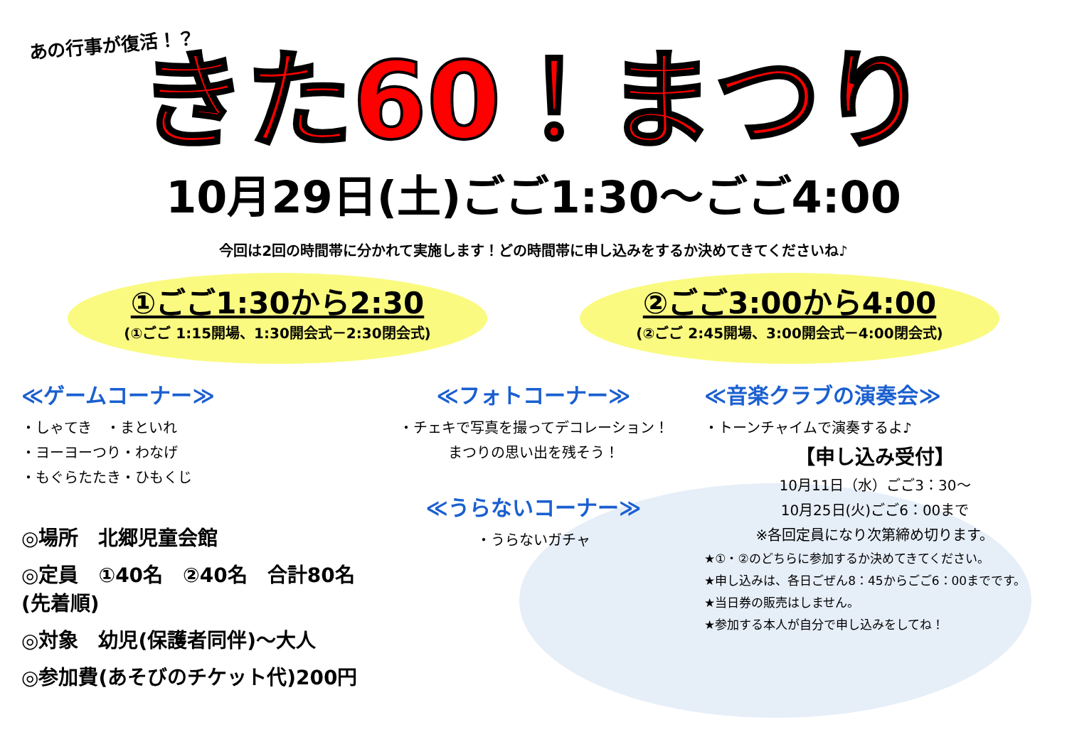あの行事が復活！？
きた60！まつり
10月29日(土)ごご1:30～ごご4:00
今回は2回の時間帯に分かれて実施します！どの時間帯に申し込みをするか決めてきてくださいね♪
①ごご1:30から2:30
(①ごご 1:15開場、1:30開会式－2:30閉会式)
②ごご3:00から4:00
(②ごご 2:45開場、3:00開会式－4:00閉会式)
≪ゲームコーナー≫
・しゃてき　・まといれ
・ヨーヨーつり・わなげ
・もぐらたたき・ひもくじ
◎場所　北郷児童会館
◎定員　①40名　②40名　合計80名(先着順)
◎対象　幼児(保護者同伴)～大人
◎参加費(あそびのチケット代)200円
≪フォトコーナー≫
・チェキで写真を撮ってデコレーション！
まつりの思い出を残そう！
≪うらないコーナー≫
・うらないガチャ
≪音楽クラブの演奏会≫
・トーンチャイムで演奏するよ♪
【申し込み受付】
10月11日（水）ごご3：30～
10月25日(火)ごご6：00まで
※各回定員になり次第締め切ります。
★①・②のどちらに参加するか決めてきてください。
★申し込みは、各日ごぜん8：45からごご6：00までです。
★当日券の販売はしません。
★参加する本人が自分で申し込みをしてね！